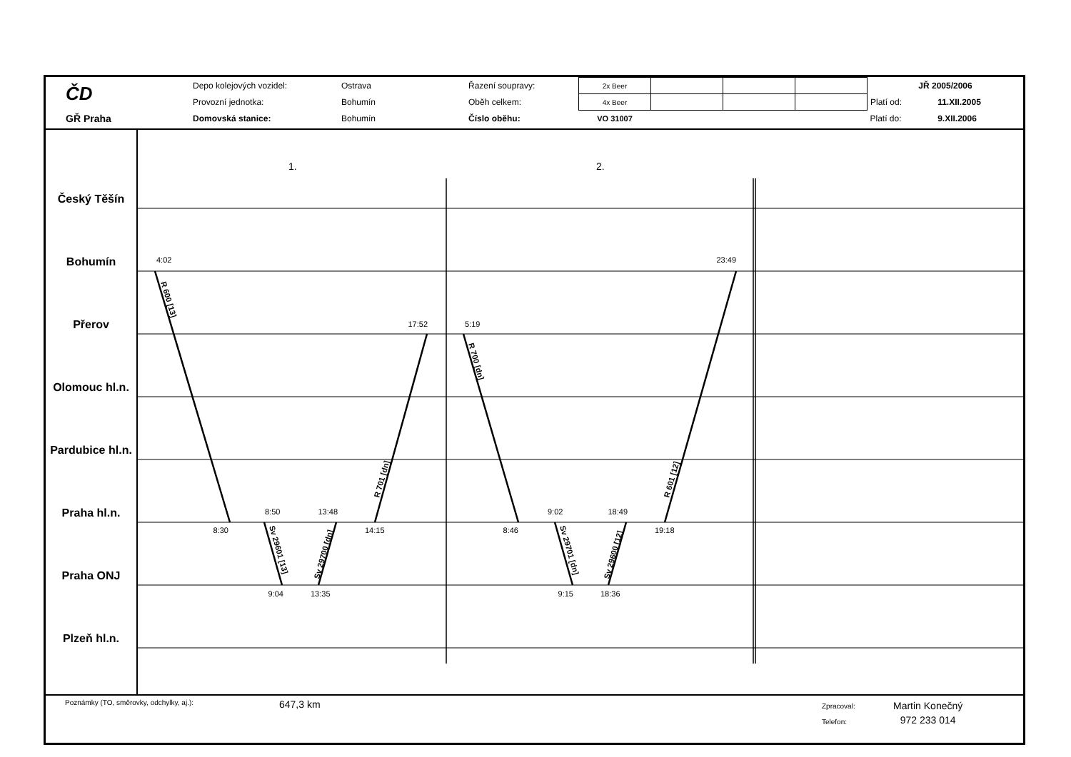| ČD | Depo kolejových vozidel: | Ostrava | Řazení soupravy: | 2x Beer | | | | JŘ 2005/2006 | |
| | Provozní jednotka: | Bohumín | Oběh celkem: | 4x Beer | | | | Platí od: | 11.XII.2005 |
| GŘ Praha | Domovská stanice: | Bohumín | Číslo oběhu: | VO 31007 | | | | Platí do: | 9.XII.2006 |
Český Těšín
Bohumín
Přerov
Olomouc hl.n.
Pardubice hl.n.
Praha hl.n.
Praha ONJ
Plzeň hl.n.
1.
2.
4:02
23:49
17:52
5:19
8:30
8:50
13:48
14:15
9:04
13:35
8:46
9:02
18:49
19:18
9:15
18:36
R 600 [13]
R 701 [dn]
Sv 29601 [13]
Sv 29700 [dn]
R 700 [dn]
R 601 [12]
Sv 29701 [dn]
Sv 29600 [12]
Poznámky (TO, směrovky, odchylky, aj.):
647,3 km
Zpracoval:
Telefon:
Martin Konečný
972 233 014